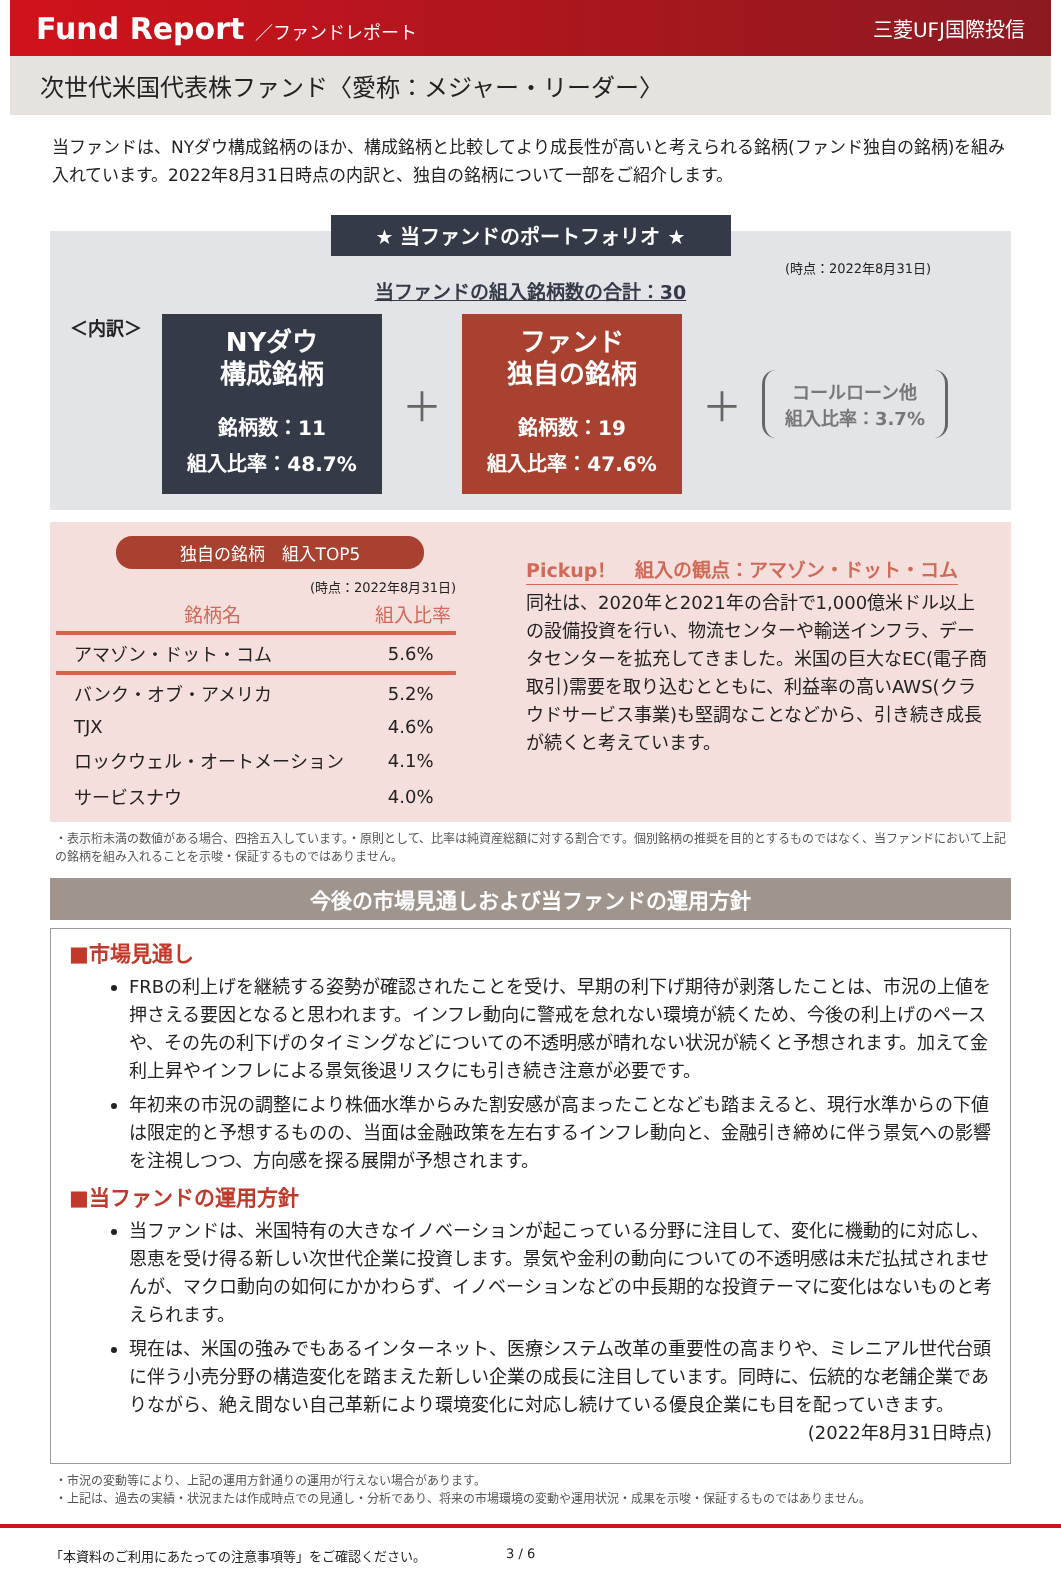Fund Report ／ファンドレポート 三菱UFJ国際投信
次世代米国代表株ファンド〈愛称：メジャー・リーダー〉
当ファンドは、NYダウ構成銘柄のほか、構成銘柄と比較してより成長性が高いと考えられる銘柄(ファンド独自の銘柄)を組み入れています。2022年8月31日時点の内訳と、独自の銘柄について一部をご紹介します。
★ 当ファンドのポートフォリオ ★
(時点：2022年8月31日)
当ファンドの組入銘柄数の合計：30
＜内訳＞
NYダウ
構成銘柄
銘柄数：11
組入比率：48.7%
＋
ファンド
独自の銘柄
銘柄数：19
組入比率：47.6%
＋
コールローン他
組入比率：3.7%
独自の銘柄　組入TOP5
(時点：2022年8月31日)
| 銘柄名 | 組入比率 |
| --- | --- |
| アマゾン・ドット・コム | 5.6% |
| バンク・オブ・アメリカ | 5.2% |
| TJX | 4.6% |
| ロックウェル・オートメーション | 4.1% |
| サービスナウ | 4.0% |
Pickup！　組入の観点：アマゾン・ドット・コム
同社は、2020年と2021年の合計で1,000億米ドル以上の設備投資を行い、物流センターや輸送インフラ、データセンターを拡充してきました。米国の巨大なEC(電子商取引)需要を取り込むとともに、利益率の高いAWS(クラウドサービス事業)も堅調なことなどから、引き続き成長が続くと考えています。
・表示桁未満の数値がある場合、四捨五入しています。・原則として、比率は純資産総額に対する割合です。個別銘柄の推奨を目的とするものではなく、当ファンドにおいて上記の銘柄を組み入れることを示唆・保証するものではありません。
今後の市場見通しおよび当ファンドの運用方針
■市場見通し
FRBの利上げを継続する姿勢が確認されたことを受け、早期の利下げ期待が剥落したことは、市況の上値を押さえる要因となると思われます。インフレ動向に警戒を怠れない環境が続くため、今後の利上げのペースや、その先の利下げのタイミングなどについての不透明感が晴れない状況が続くと予想されます。加えて金利上昇やインフレによる景気後退リスクにも引き続き注意が必要です。
年初来の市況の調整により株価水準からみた割安感が高まったことなども踏まえると、現行水準からの下値は限定的と予想するものの、当面は金融政策を左右するインフレ動向と、金融引き締めに伴う景気への影響を注視しつつ、方向感を探る展開が予想されます。
■当ファンドの運用方針
当ファンドは、米国特有の大きなイノベーションが起こっている分野に注目して、変化に機動的に対応し、恩恵を受け得る新しい次世代企業に投資します。景気や金利の動向についての不透明感は未だ払拭されませんが、マクロ動向の如何にかかわらず、イノベーションなどの中長期的な投資テーマに変化はないものと考えられます。
現在は、米国の強みでもあるインターネット、医療システム改革の重要性の高まりや、ミレニアル世代台頭に伴う小売分野の構造変化を踏まえた新しい企業の成長に注目しています。同時に、伝統的な老舗企業でありながら、絶え間ない自己革新により環境変化に対応し続けている優良企業にも目を配っていきます。
(2022年8月31日時点)
・市況の変動等により、上記の運用方針通りの運用が行えない場合があります。
・上記は、過去の実績・状況または作成時点での見通し・分析であり、将来の市場環境の変動や運用状況・成果を示唆・保証するものではありません。
「本資料のご利用にあたっての注意事項等」をご確認ください。 3 / 6